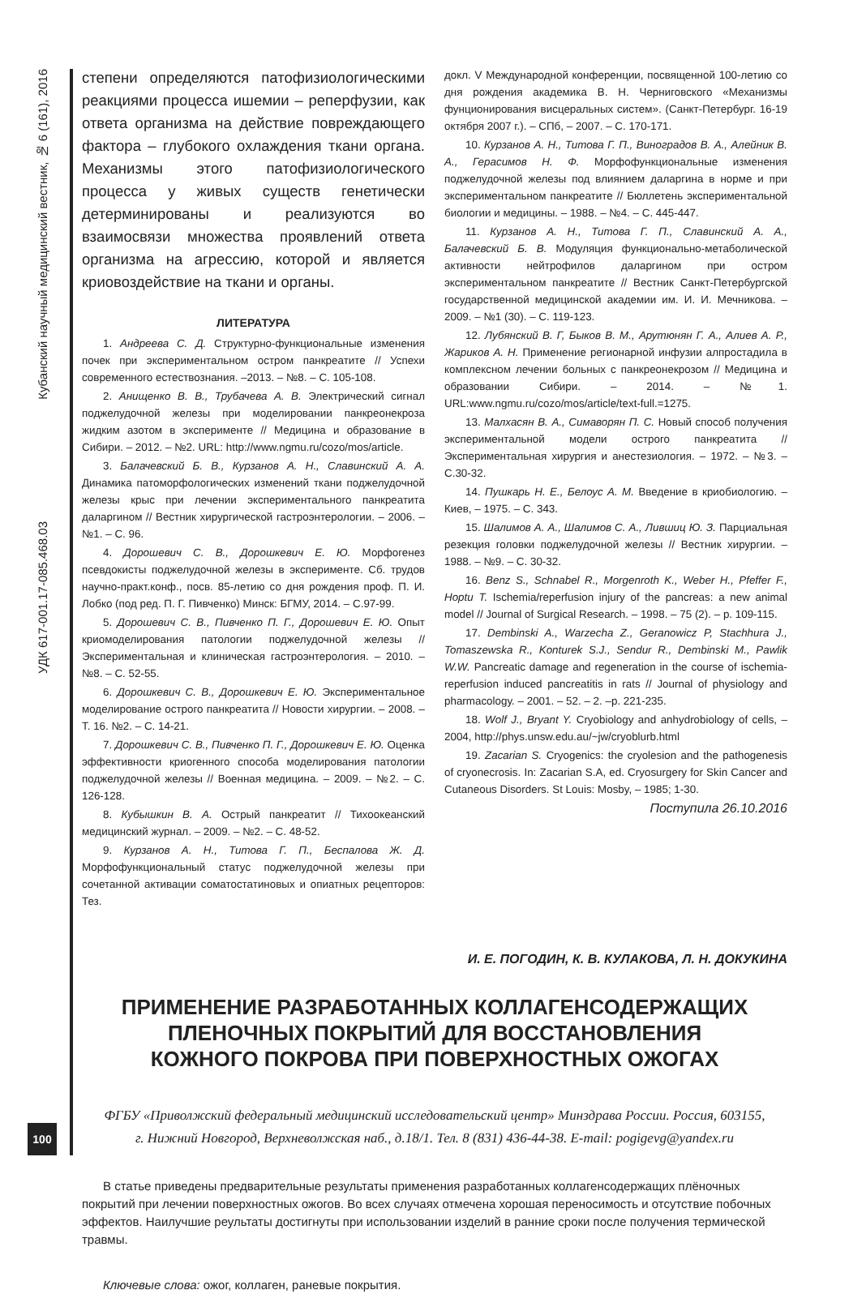Кубанский научный медицинский вестник, № 6 (161), 2016
УДК 617-001.17-085.468.03
100
степени определяются патофизиологическими реакциями процесса ишемии – реперфузии, как ответа организма на действие повреждающего фактора – глубокого охлаждения ткани органа. Механизмы этого патофизиологического процесса у живых существ генетически детерминированы и реализуются во взаимосвязи множества проявлений ответа организма на агрессию, которой и является криовоздействие на ткани и органы.
ЛИТЕРАТУРА
1. Андреева С. Д. Структурно-функциональные изменения почек при экспериментальном остром панкреатите // Успехи современного естествознания. –2013. – №8. – С. 105-108.
2. Анищенко В. В., Трубачева А. В. Электрический сигнал поджелудочной железы при моделировании панкреонекроза жидким азотом в эксперименте // Медицина и образование в Сибири. – 2012. – №2. URL: http://www.ngmu.ru/cozo/mos/article.
3. Балачевский Б. В., Курзанов А. Н., Славинский А. А. Динамика патоморфологических изменений ткани поджелудочной железы крыс при лечении экспериментального панкреатита даларгином // Вестник хирургической гастроэнтерологии. – 2006. – №1. – С. 96.
4. Дорошевич С. В., Дорошкевич Е. Ю. Морфогенез псевдокисты поджелудочной железы в эксперименте. Сб. трудов научно-практ.конф., посв. 85-летию со дня рождения проф. П. И. Лобко (под ред. П. Г. Пивченко) Минск: БГМУ, 2014. – С.97-99.
5. Дорошевич С. В., Пивченко П. Г., Дорошевич Е. Ю. Опыт криомоделирования патологии поджелудочной железы // Экспериментальная и клиническая гастроэнтерология. – 2010. – №8. – С. 52-55.
6. Дорошкевич С. В., Дорошкевич Е. Ю. Экспериментальное моделирование острого панкреатита // Новости хирургии. – 2008. – Т. 16. №2. – С. 14-21.
7. Дорошкевич С. В., Пивченко П. Г., Дорошкевич Е. Ю. Оценка эффективности криогенного способа моделирования патологии поджелудочной железы // Военная медицина. – 2009. – №2. – С. 126-128.
8. Кубышкин В. А. Острый панкреатит // Тихоокеанский медицинский журнал. – 2009. – №2. – С. 48-52.
9. Курзанов А. Н., Титова Г. П., Беспалова Ж. Д. Морфофункциональный статус поджелудочной железы при сочетанной активации соматостатиновых и опиатных рецепторов: Тез.
докл. V Международной конференции, посвященной 100-летию со дня рождения академика В. Н. Черниговского «Механизмы фунционирования висцеральных систем». (Санкт-Петербург. 16-19 октября 2007 г.). – СПб, – 2007. – С. 170-171.
10. Курзанов А. Н., Титова Г. П., Виноградов В. А., Алейник В. А., Герасимов Н. Ф. Морфофункциональные изменения поджелудочной железы под влиянием даларгина в норме и при экспериментальном панкреатите // Бюллетень экспериментальной биологии и медицины. – 1988. – №4. – С. 445-447.
11. Курзанов А. Н., Титова Г. П., Славинский А. А., Балачевский Б. В. Модуляция функционально-метаболической активности нейтрофилов даларгином при остром экспериментальном панкреатите // Вестник Санкт-Петербургской государственной медицинской академии им. И. И. Мечникова. – 2009. – №1 (30). – С. 119-123.
12. Лубянский В. Г, Быков В. М., Арутюнян Г. А., Алиев А. Р., Жариков А. Н. Применение регионарной инфузии алпростадила в комплексном лечении больных с панкреонекрозом // Медицина и образовании Сибири. – 2014. – №1. URL:www.ngmu.ru/cozo/mos/article/text-full.=1275.
13. Малхасян В. А., Симаворян П. С. Новый способ получения экспериментальной модели острого панкреатита // Экспериментальная хирургия и анестезиология. – 1972. – №3. – С.30-32.
14. Пушкарь Н. Е., Белоус А. М. Введение в криобиологию. – Киев, – 1975. – С. 343.
15. Шалимов А. А., Шалимов С. А., Лившиц Ю. З. Парциальная резекция головки поджелудочной железы // Вестник хирургии. – 1988. – №9. – С. 30-32.
16. Benz S., Schnabel R., Morgenroth K., Weber H., Pfeffer F., Hoptu T. Ischemia/reperfusion injury of the pancreas: a new animal model // Journal of Surgical Research. – 1998. – 75 (2). – p. 109-115.
17. Dembinski A., Warzecha Z., Geranowicz P, Stachhura J., Tomaszewska R., Konturek S.J., Sendur R., Dembinski M., Pawlik W.W. Pancreatic damage and regeneration in the course of ischemia-reperfusion induced pancreatitis in rats // Journal of physiology and pharmacology. – 2001. – 52. – 2. –p. 221-235.
18. Wolf J., Bryant Y. Cryobiology and anhydrobiology of cells, – 2004, http://phys.unsw.edu.au/~jw/cryoblurb.html
19. Zacarian S. Cryogenics: the cryolesion and the pathogenesis of cryonecrosis. In: Zacarian S.A, ed. Cryosurgery for Skin Cancer and Cutaneous Disorders. St Louis: Mosby, – 1985; 1-30.
Поступила 26.10.2016
И. Е. ПОГОДИН, К. В. КУЛАКОВА, Л. Н. ДОКУКИНА
ПРИМЕНЕНИЕ РАЗРАБОТАННЫХ КОЛЛАГЕНСОДЕРЖАЩИХ
ПЛЕНОЧНЫХ ПОКРЫТИЙ ДЛЯ ВОССТАНОВЛЕНИЯ
КОЖНОГО ПОКРОВА ПРИ ПОВЕРХНОСТНЫХ ОЖОГАХ
ФГБУ «Приволжский федеральный медицинский исследовательский центр» Минздрава России. Россия, 603155,
г. Нижний Новгород, Верхневолжская наб., д.18/1. Тел. 8 (831) 436-44-38. E-mail: pogigevg@yandex.ru
В статье приведены предварительные результаты применения разработанных коллагенсодержащих плёночных покрытий при лечении поверхностных ожогов. Во всех случаях отмечена хорошая переносимость и отсутствие побочных эффектов. Наилучшие реультаты достигнуты при использовании изделий в ранние сроки после получения термической травмы.
Ключевые слова: ожог, коллаген, раневые покрытия.